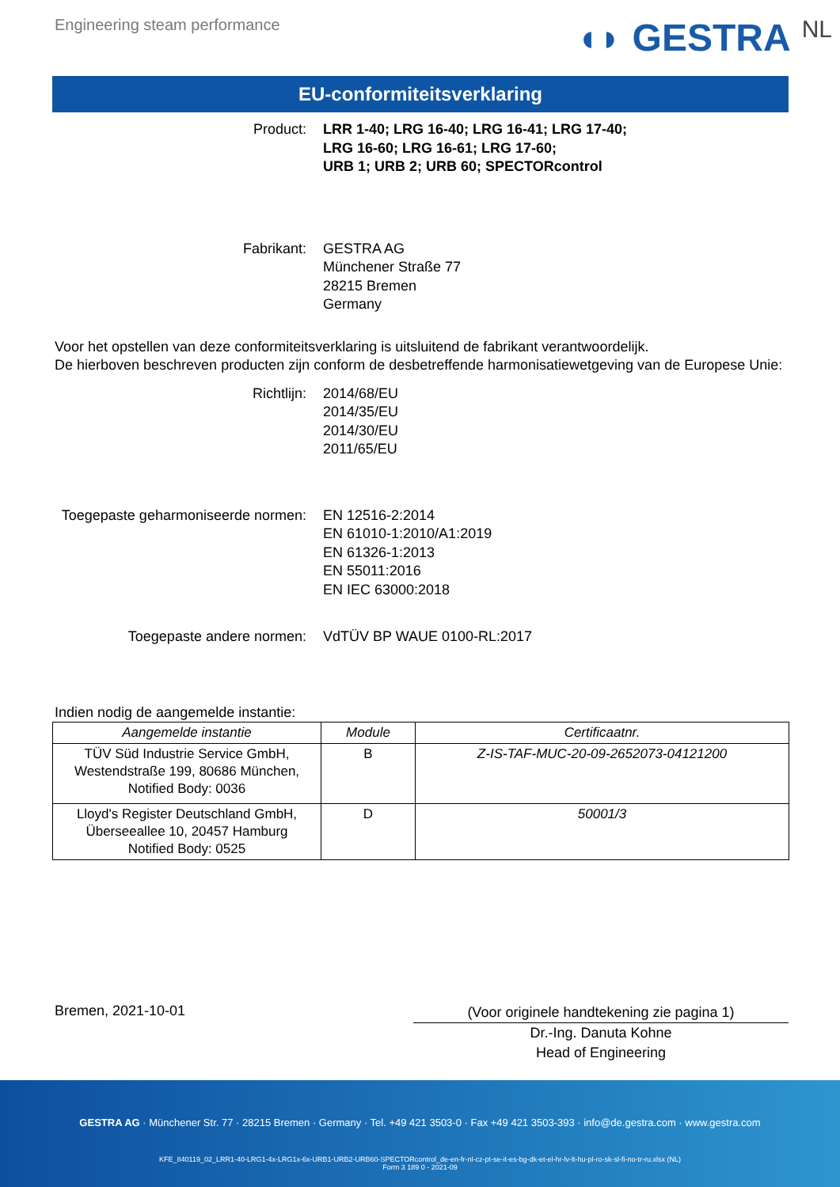Engineering steam performance
◖◗ GESTRA NL
EU-conformiteitsverklaring
Product: LRR 1-40; LRG 16-40; LRG 16-41; LRG 17-40;
LRG 16-60; LRG 16-61; LRG 17-60;
URB 1; URB 2; URB 60; SPECTORcontrol
Fabrikant: GESTRA AG
Münchener Straße 77
28215 Bremen
Germany
Voor het opstellen van deze conformiteitsverklaring is uitsluitend de fabrikant verantwoordelijk.
De hierboven beschreven producten zijn conform de desbetreffende harmonisatiewetgeving van de Europese Unie:
Richtlijn: 2014/68/EU
2014/35/EU
2014/30/EU
2011/65/EU
Toegepaste geharmoniseerde normen:
EN 12516-2:2014
EN 61010-1:2010/A1:2019
EN 61326-1:2013
EN 55011:2016
EN IEC 63000:2018
Toegepaste andere normen: VdTÜV BP WAUE 0100-RL:2017
Indien nodig de aangemelde instantie:
| Aangemelde instantie | Module | Certificaatnr. |
| --- | --- | --- |
| TÜV Süd Industrie Service GmbH, Westendstraße 199, 80686 München, Notified Body: 0036 | B | Z-IS-TAF-MUC-20-09-2652073-04121200 |
| Lloyd's Register Deutschland GmbH, Überseeallee 10, 20457 Hamburg Notified Body: 0525 | D | 50001/3 |
Bremen, 2021-10-01
(Voor originele handtekening zie pagina 1)
Dr.-Ing. Danuta Kohne
Head of Engineering
GESTRA AG · Münchener Str. 77 · 28215 Bremen · Germany · Tel. +49 421 3503-0 · Fax +49 421 3503-393 · info@de.gestra.com · www.gestra.com
KFE_840119_02_LRR1-40-LRG1-4x-LRG1x-6x-URB1-URB2-URB60-SPECTORcontrol_de-en-fr-nl-cz-pt-se-it-es-bg-dk-et-el-hr-lv-lt-hu-pl-ro-sk-sl-fi-no-tr-ru.xlsx (NL)
Form 3 189 0 - 2021-09